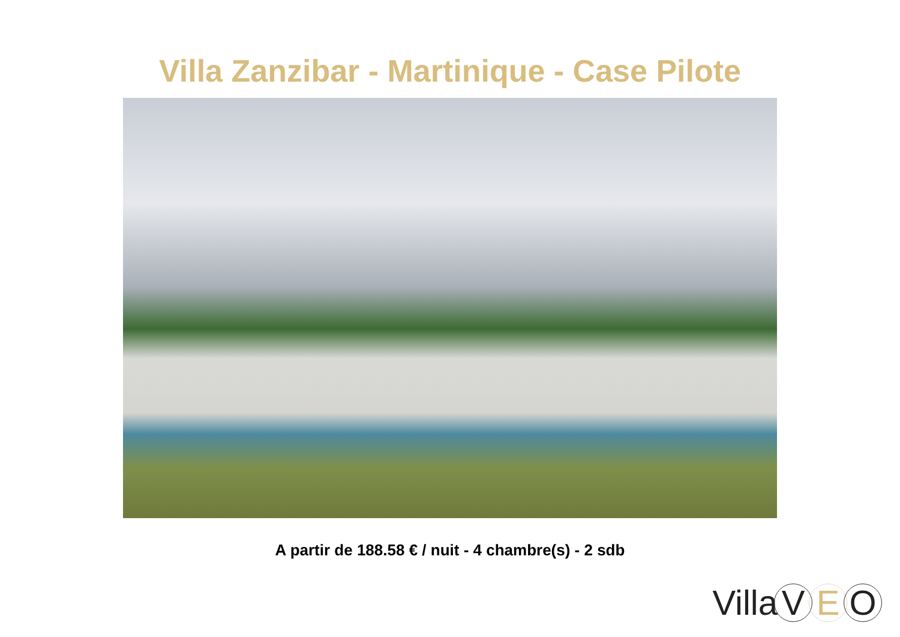Villa Zanzibar - Martinique - Case Pilote
A partir de 188.58 € / nuit - 4 chambre(s) - 2 sdb
Villa V E O